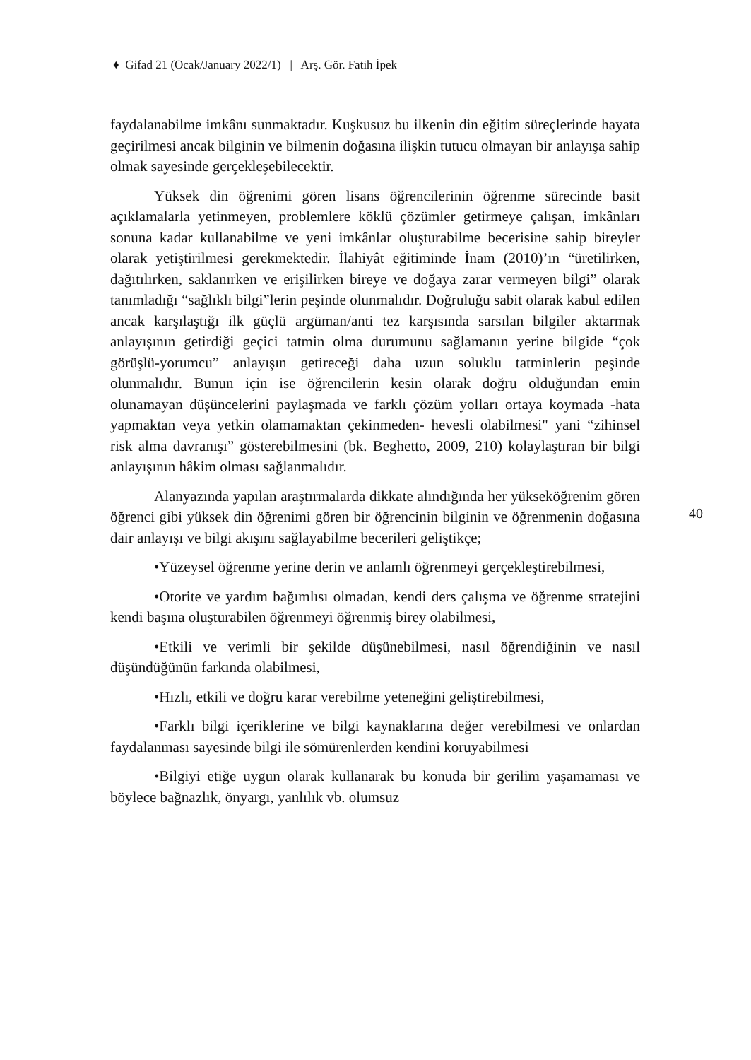♦ Gifad 21 (Ocak/January 2022/1) | Arş. Gör. Fatih İpek
40
faydalanabilme imkânı sunmaktadır. Kuşkusuz bu ilkenin din eğitim süreçlerinde hayata geçirilmesi ancak bilginin ve bilmenin doğasına ilişkin tutucu olmayan bir anlayışa sahip olmak sayesinde gerçekleşebilecektir.
Yüksek din öğrenimi gören lisans öğrencilerinin öğrenme sürecinde basit açıklamalarla yetinmeyen, problemlere köklü çözümler getirmeye çalışan, imkânları sonuna kadar kullanabilme ve yeni imkânlar oluşturabilme becerisine sahip bireyler olarak yetiştirilmesi gerekmektedir. İlahiyât eğitiminde İnam (2010)’ın “üretilirken, dağıtılırken, saklanırken ve erişilirken bireye ve doğaya zarar vermeyen bilgi” olarak tanımladığı “sağlıklı bilgi”lerin peşinde olunmalıdır. Doğruluğu sabit olarak kabul edilen ancak karşılaştığı ilk güçlü argüman/anti tez karşısında sarsılan bilgiler aktarmak anlayışının getirdiği geçici tatmin olma durumunu sağlamanın yerine bilgide “çok görüşlü-yorumcu” anlayışın getireceği daha uzun soluklu tatminlerin peşinde olunmalıdır. Bunun için ise öğrencilerin kesin olarak doğru olduğundan emin olunamayan düşüncelerini paylaşmada ve farklı çözüm yolları ortaya koymada -hata yapmaktan veya yetkin olamamaktan çekinmeden- hevesli olabilmesi" yani “zihinsel risk alma davranışı” gösterebilmesini (bk. Beghetto, 2009, 210) kolaylaştıran bir bilgi anlayışının hâkim olması sağlanmalıdır.
Alanyazında yapılan araştırmalarda dikkate alındığında her yükseköğrenim gören öğrenci gibi yüksek din öğrenimi gören bir öğrencinin bilginin ve öğrenmenin doğasına dair anlayışı ve bilgi akışını sağlayabilme becerileri geliştikçe;
•Yüzeysel öğrenme yerine derin ve anlamlı öğrenmeyi gerçekleştirebilmesi,
•Otorite ve yardım bağımlısı olmadan, kendi ders çalışma ve öğrenme stratejini kendi başına oluşturabilen öğrenmeyi öğrenmiş birey olabilmesi,
•Etkili ve verimli bir şekilde düşünebilmesi, nasıl öğrendiğinin ve nasıl düşündüğünün farkında olabilmesi,
•Hızlı, etkili ve doğru karar verebilme yeteneğini geliştirebilmesi,
•Farklı bilgi içeriklerine ve bilgi kaynaklarına değer verebilmesi ve onlardan faydalanması sayesinde bilgi ile sömürenlerden kendini koruyabilmesi
•Bilgiyi etiğe uygun olarak kullanarak bu konuda bir gerilim yaşamaması ve böylece bağnazlık, önyargı, yanlılık vb. olumsuz